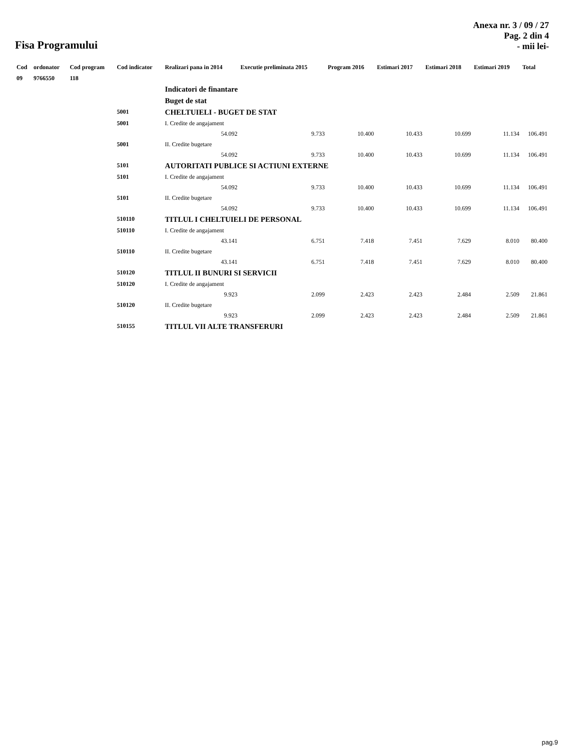Fisa Programului
Anexa nr. 3 / 09 / 27
Pag. 2 din 4
- mii lei-
| Cod | ordonator | Cod program | Cod indicator | Realizari pana in 2014 | Executie preliminata 2015 | Program 2016 | Estimari 2017 | Estimari 2018 | Estimari 2019 | Total |
| --- | --- | --- | --- | --- | --- | --- | --- | --- | --- | --- |
| 09 | 9766550 | 118 | | | | | | | | |
| | | | | Indicatori de finantare | | | | | | |
| | | | | Buget de stat | | | | | | |
| | | | 5001 | CHELTUIELI - BUGET DE STAT | | | | | | |
| | | | 5001 | I. Credite de angajament | | | | | | |
| | | | | 54.092 | 9.733 | 10.400 | 10.433 | 10.699 | 11.134 | 106.491 |
| | | | 5001 | II. Credite bugetare | | | | | | |
| | | | | 54.092 | 9.733 | 10.400 | 10.433 | 10.699 | 11.134 | 106.491 |
| | | | 5101 | AUTORITATI PUBLICE SI ACTIUNI EXTERNE | | | | | | |
| | | | 5101 | I. Credite de angajament | | | | | | |
| | | | | 54.092 | 9.733 | 10.400 | 10.433 | 10.699 | 11.134 | 106.491 |
| | | | 5101 | II. Credite bugetare | | | | | | |
| | | | | 54.092 | 9.733 | 10.400 | 10.433 | 10.699 | 11.134 | 106.491 |
| | | | 510110 | TITLUL I CHELTUIELI DE PERSONAL | | | | | | |
| | | | 510110 | I. Credite de angajament | | | | | | |
| | | | | 43.141 | 6.751 | 7.418 | 7.451 | 7.629 | 8.010 | 80.400 |
| | | | 510110 | II. Credite bugetare | | | | | | |
| | | | | 43.141 | 6.751 | 7.418 | 7.451 | 7.629 | 8.010 | 80.400 |
| | | | 510120 | TITLUL II BUNURI SI SERVICII | | | | | | |
| | | | 510120 | I. Credite de angajament | | | | | | |
| | | | | 9.923 | 2.099 | 2.423 | 2.423 | 2.484 | 2.509 | 21.861 |
| | | | 510120 | II. Credite bugetare | | | | | | |
| | | | | 9.923 | 2.099 | 2.423 | 2.423 | 2.484 | 2.509 | 21.861 |
| | | | 510155 | TITLUL VII ALTE TRANSFERURI | | | | | | |
pag.9